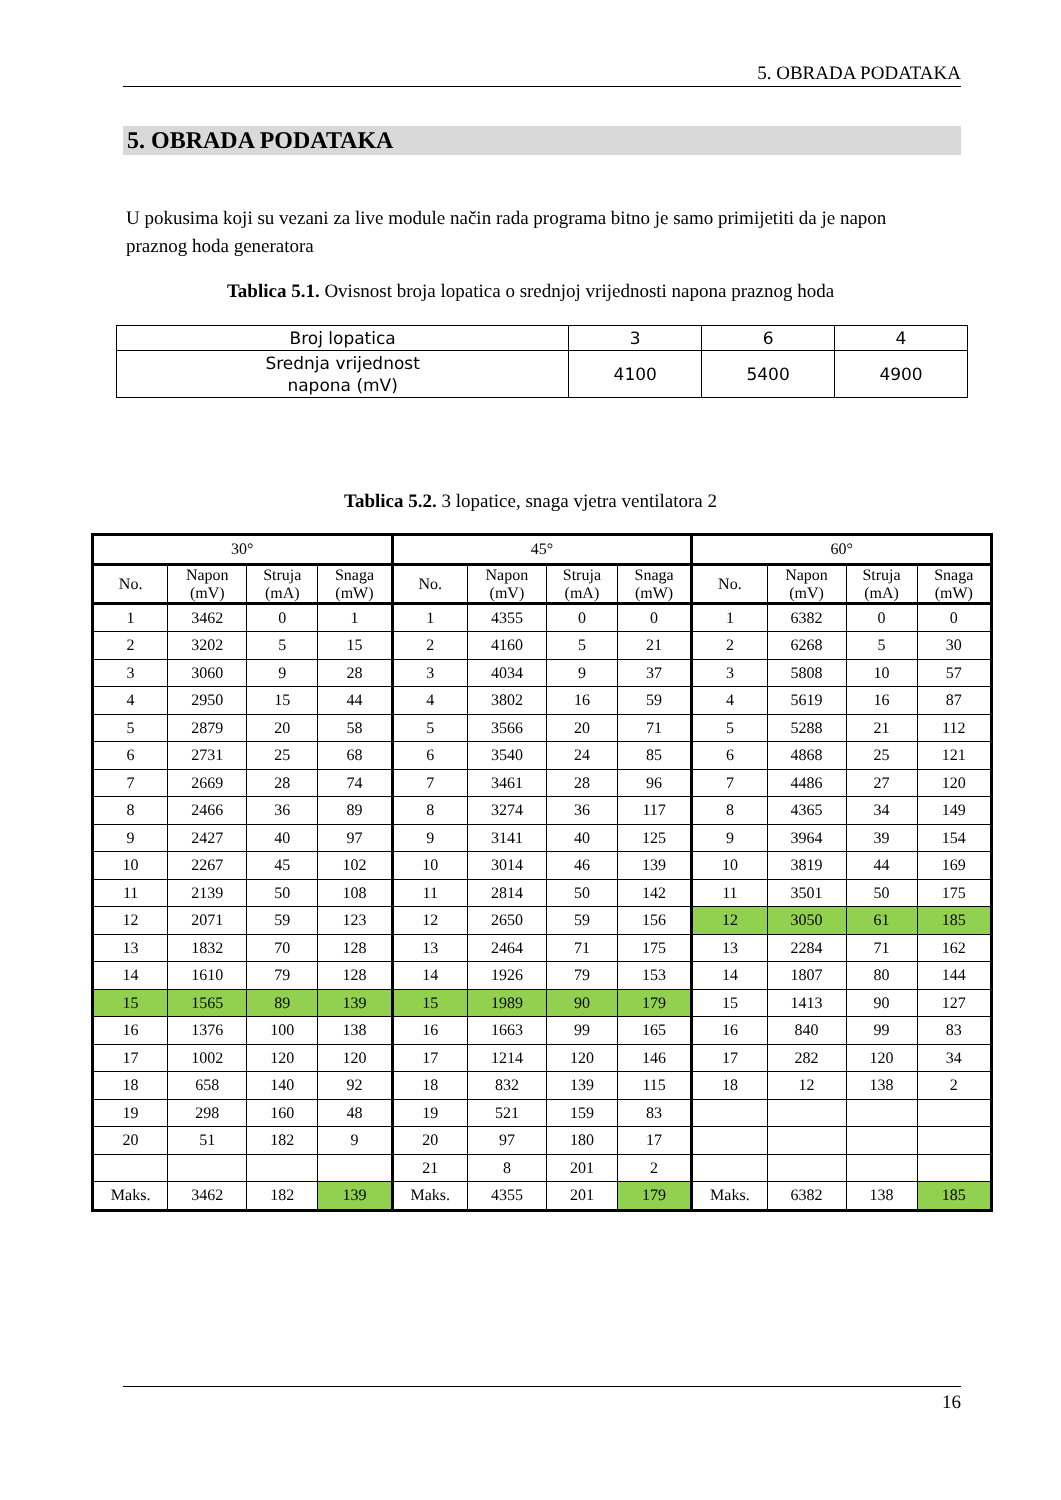5. OBRADA PODATAKA
5. OBRADA PODATAKA
U pokusima koji su vezani za live module način rada programa bitno je samo primijetiti da je napon praznog hoda generatora
Tablica 5.1. Ovisnost broja lopatica o srednjoj vrijednosti napona praznog hoda
| Broj lopatica | 3 | 6 | 4 |
| Srednja vrijednost napona (mV) | 4100 | 5400 | 4900 |
Tablica 5.2. 3 lopatice, snaga vjetra ventilatora 2
| 30° | | | | 45° | | | | 60° | | | |
| --- | --- | --- | --- | --- | --- | --- | --- | --- | --- | --- | --- |
| No. | Napon (mV) | Struja (mA) | Snaga (mW) | No. | Napon (mV) | Struja (mA) | Snaga (mW) | No. | Napon (mV) | Struja (mA) | Snaga (mW) |
| 1 | 3462 | 0 | 1 | 1 | 4355 | 0 | 0 | 1 | 6382 | 0 | 0 |
| 2 | 3202 | 5 | 15 | 2 | 4160 | 5 | 21 | 2 | 6268 | 5 | 30 |
| 3 | 3060 | 9 | 28 | 3 | 4034 | 9 | 37 | 3 | 5808 | 10 | 57 |
| 4 | 2950 | 15 | 44 | 4 | 3802 | 16 | 59 | 4 | 5619 | 16 | 87 |
| 5 | 2879 | 20 | 58 | 5 | 3566 | 20 | 71 | 5 | 5288 | 21 | 112 |
| 6 | 2731 | 25 | 68 | 6 | 3540 | 24 | 85 | 6 | 4868 | 25 | 121 |
| 7 | 2669 | 28 | 74 | 7 | 3461 | 28 | 96 | 7 | 4486 | 27 | 120 |
| 8 | 2466 | 36 | 89 | 8 | 3274 | 36 | 117 | 8 | 4365 | 34 | 149 |
| 9 | 2427 | 40 | 97 | 9 | 3141 | 40 | 125 | 9 | 3964 | 39 | 154 |
| 10 | 2267 | 45 | 102 | 10 | 3014 | 46 | 139 | 10 | 3819 | 44 | 169 |
| 11 | 2139 | 50 | 108 | 11 | 2814 | 50 | 142 | 11 | 3501 | 50 | 175 |
| 12 | 2071 | 59 | 123 | 12 | 2650 | 59 | 156 | 12 | 3050 | 61 | 185 |
| 13 | 1832 | 70 | 128 | 13 | 2464 | 71 | 175 | 13 | 2284 | 71 | 162 |
| 14 | 1610 | 79 | 128 | 14 | 1926 | 79 | 153 | 14 | 1807 | 80 | 144 |
| 15 | 1565 | 89 | 139 | 15 | 1989 | 90 | 179 | 15 | 1413 | 90 | 127 |
| 16 | 1376 | 100 | 138 | 16 | 1663 | 99 | 165 | 16 | 840 | 99 | 83 |
| 17 | 1002 | 120 | 120 | 17 | 1214 | 120 | 146 | 17 | 282 | 120 | 34 |
| 18 | 658 | 140 | 92 | 18 | 832 | 139 | 115 | 18 | 12 | 138 | 2 |
| 19 | 298 | 160 | 48 | 19 | 521 | 159 | 83 | | | | |
| 20 | 51 | 182 | 9 | 20 | 97 | 180 | 17 | | | | |
| | | | | 21 | 8 | 201 | 2 | | | | |
| Maks. | 3462 | 182 | 139 | Maks. | 4355 | 201 | 179 | Maks. | 6382 | 138 | 185 |
16